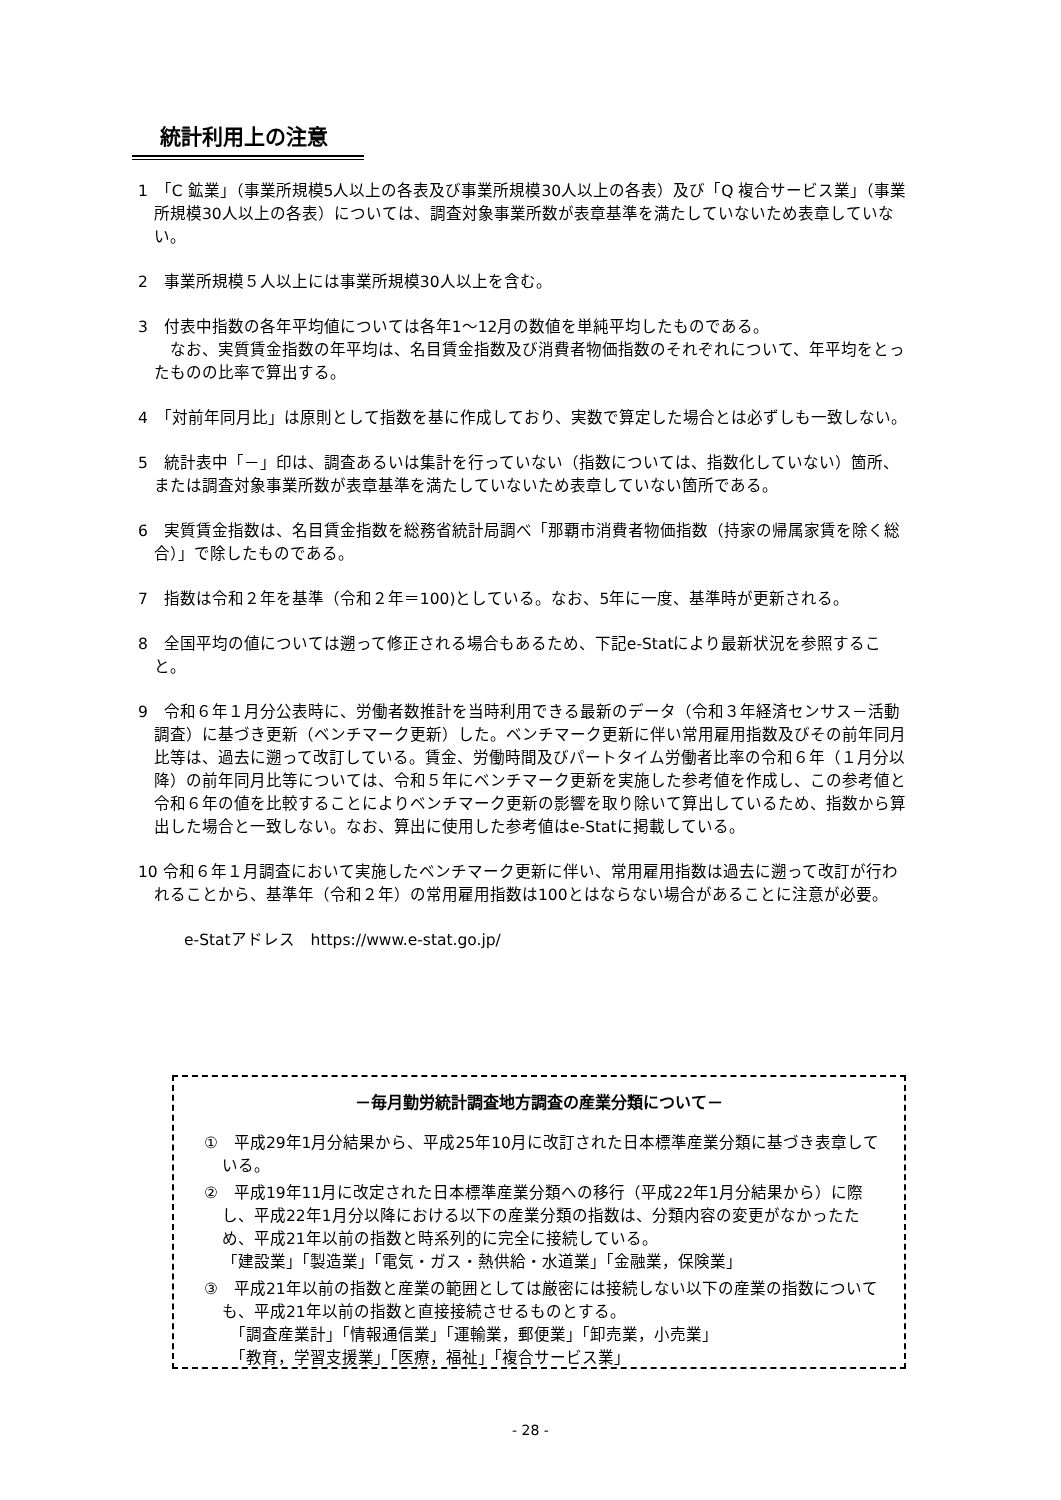統計利用上の注意
1　「C 鉱業」（事業所規模5人以上の各表及び事業所規模30人以上の各表）及び「Q 複合サービス業」（事業所規模30人以上の各表）については、調査対象事業所数が表章基準を満たしていないため表章していない。
2　事業所規模５人以上には事業所規模30人以上を含む。
3　付表中指数の各年平均値については各年1～12月の数値を単純平均したものである。
　なお、実質賃金指数の年平均は、名目賃金指数及び消費者物価指数のそれぞれについて、年平均をとったものの比率で算出する。
4　「対前年同月比」は原則として指数を基に作成しており、実数で算定した場合とは必ずしも一致しない。
5　統計表中「－」印は、調査あるいは集計を行っていない（指数については、指数化していない）箇所、または調査対象事業所数が表章基準を満たしていないため表章していない箇所である。
6　実質賃金指数は、名目賃金指数を総務省統計局調べ「那覇市消費者物価指数（持家の帰属家賃を除く総合）」で除したものである。
7　指数は令和２年を基準（令和２年＝100)としている。なお、5年に一度、基準時が更新される。
8　全国平均の値については遡って修正される場合もあるため、下記e-Statにより最新状況を参照すること。
9　令和６年１月分公表時に、労働者数推計を当時利用できる最新のデータ（令和３年経済センサス－活動調査）に基づき更新（ベンチマーク更新）した。ベンチマーク更新に伴い常用雇用指数及びその前年同月比等は、過去に遡って改訂している。賃金、労働時間及びパートタイム労働者比率の令和６年（１月分以降）の前年同月比等については、令和５年にベンチマーク更新を実施した参考値を作成し、この参考値と令和６年の値を比較することによりベンチマーク更新の影響を取り除いて算出しているため、指数から算出した場合と一致しない。なお、算出に使用した参考値はe-Statに掲載している。
10 令和６年１月調査において実施したベンチマーク更新に伴い、常用雇用指数は過去に遡って改訂が行われることから、基準年（令和２年）の常用雇用指数は100とはならない場合があることに注意が必要。
e-Statアドレス　https://www.e-stat.go.jp/
－毎月勤労統計調査地方調査の産業分類について－
①　平成29年1月分結果から、平成25年10月に改訂された日本標準産業分類に基づき表章している。
②　平成19年11月に改定された日本標準産業分類への移行（平成22年1月分結果から）に際し、平成22年1月分以降における以下の産業分類の指数は、分類内容の変更がなかったため、平成21年以前の指数と時系列的に完全に接続している。
「建設業」「製造業」「電気・ガス・熱供給・水道業」「金融業，保険業」
③　平成21年以前の指数と産業の範囲としては厳密には接続しない以下の産業の指数についても、平成21年以前の指数と直接接続させるものとする。
　「調査産業計」「情報通信業」「運輸業，郵便業」「卸売業，小売業」
　「教育，学習支援業」「医療，福祉」「複合サービス業」
- 28 -